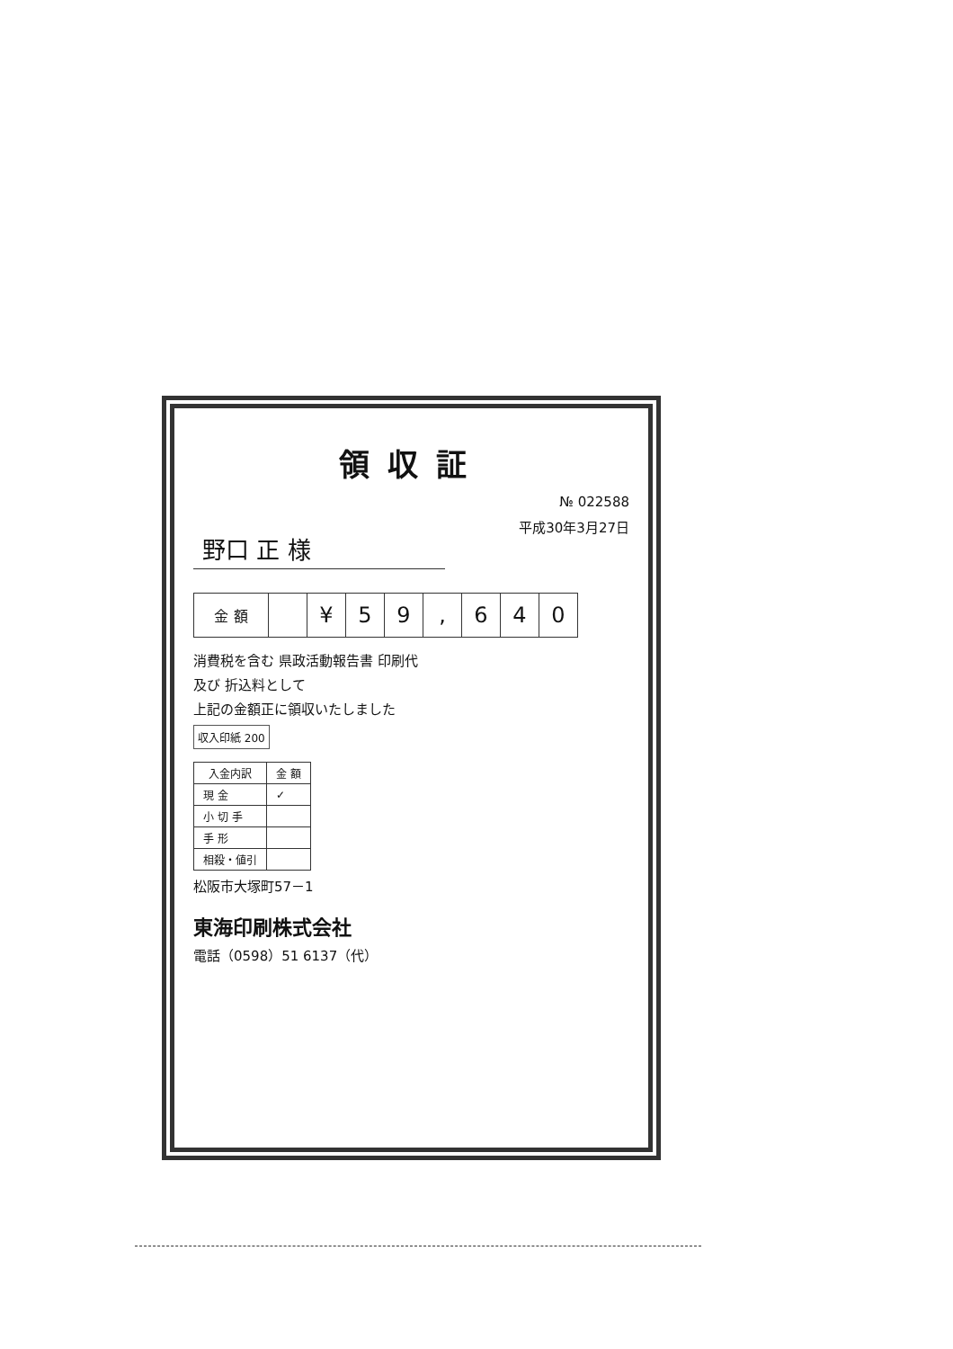領収証
№ 022588
野口 正 様
平成30年3月27日
| 金 額 | | ¥ | 5 | 9 | , | 6 | 4 | 0 |
消費税を含む 県政活動報告書 印刷代
及び 折込料として
上記の金額正に領収いたしました
収入印紙 200
| 入金内訳 | 金 額 |
| --- | --- |
| 現 金 | ✓ |
| 小 切 手 | |
| 手 形 | |
| 相殺・値引 | |
松阪市大塚町57－1
東海印刷株式会社
電話（0598）51 6137（代）